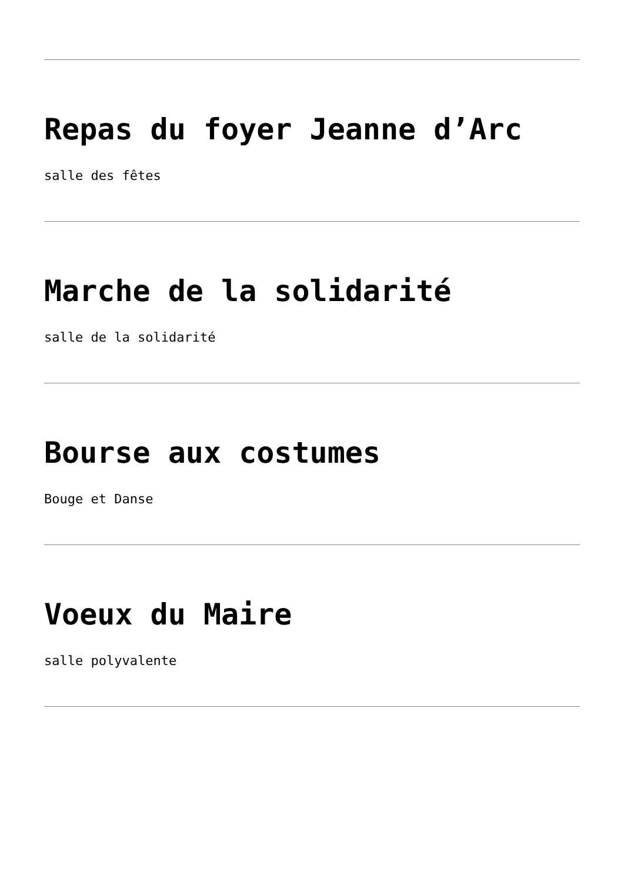Repas du foyer Jeanne d’Arc
salle des fêtes
Marche de la solidarité
salle de la solidarité
Bourse aux costumes
Bouge et Danse
Voeux du Maire
salle polyvalente